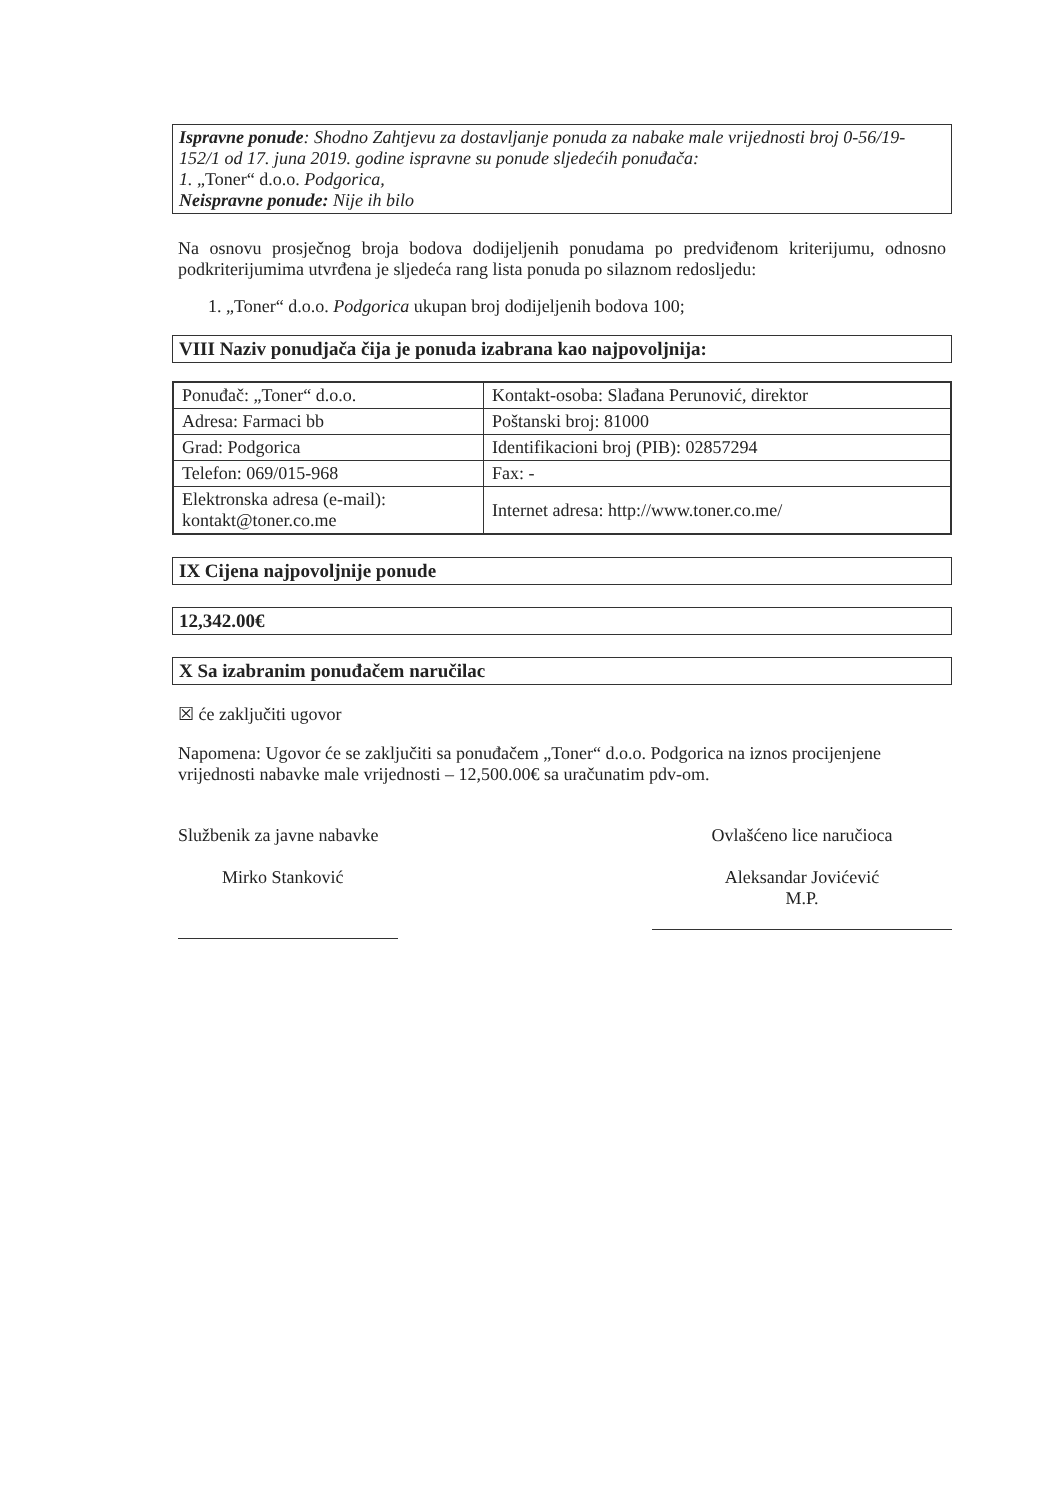Ispravne ponude: Shodno Zahtjevu za dostavljanje ponuda za nabake male vrijednosti broj 0-56/19-152/1 od 17. juna 2019. godine ispravne su ponude sljedećih ponuđača:
1. „Toner“ d.o.o. Podgorica,
Neispravne ponude: Nije ih bilo
Na osnovu prosječnog broja bodova dodijeljenih ponudama po predviđenom kriterijumu, odnosno podkriterijumima utvrđena je sljedeća rang lista ponuda po silaznom redosljedu:
1. „Toner“ d.o.o. Podgorica ukupan broj dodijeljenih bodova 100;
VIII Naziv ponudjača čija je ponuda izabrana kao najpovoljnija:
| Ponuđač: „Toner“ d.o.o. | Kontakt-osoba: Slađana Perunović, direktor |
| Adresa: Farmaci bb | Poštanski broj: 81000 |
| Grad: Podgorica | Identifikacioni broj (PIB): 02857294 |
| Telefon: 069/015-968 | Fax: - |
| Elektronska adresa (e-mail): kontakt@toner.co.me | Internet adresa: http://www.toner.co.me/ |
IX Cijena najpovoljnije ponude
12,342.00€
X Sa izabranim ponuđačem naručilac
☒ će zaključiti ugovor
Napomena: Ugovor će se zaključiti sa ponuđačem „Toner“ d.o.o. Podgorica na iznos procijenjene vrijednosti nabavke male vrijednosti – 12,500.00€ sa uračunatim pdv-om.
Službenik za javne nabavke
Mirko Stanković
Ovlašćeno lice naručioca
Aleksandar Jovićević
M.P.